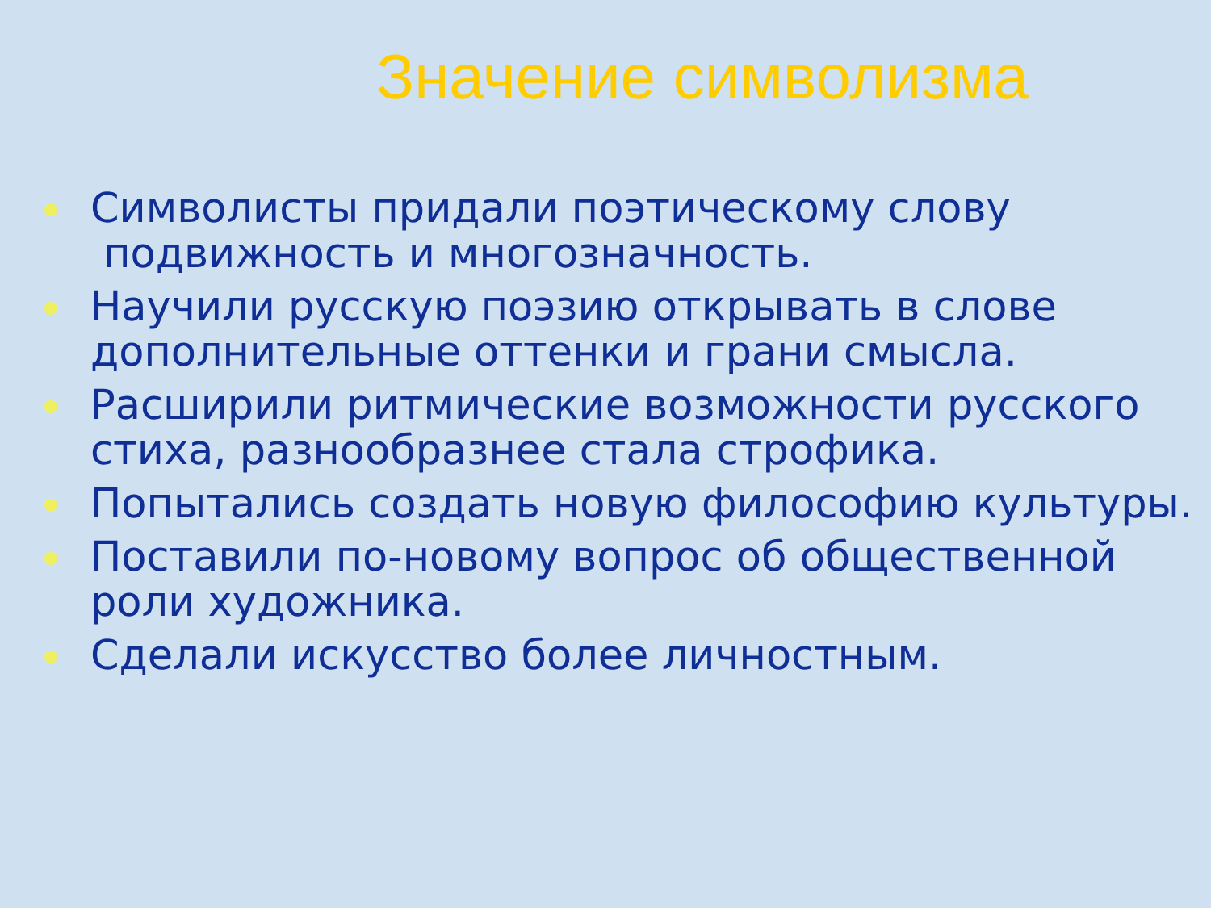Значение символизма
Символисты придали поэтическому слову
подвижность и многозначность.
Научили русскую поэзию открывать в слове дополнительные оттенки и грани смысла.
Расширили ритмические возможности русского стиха, разнообразнее стала строфика.
Попытались создать новую философию культуры.
Поставили по-новому вопрос об общественной роли художника.
Сделали искусство более личностным.